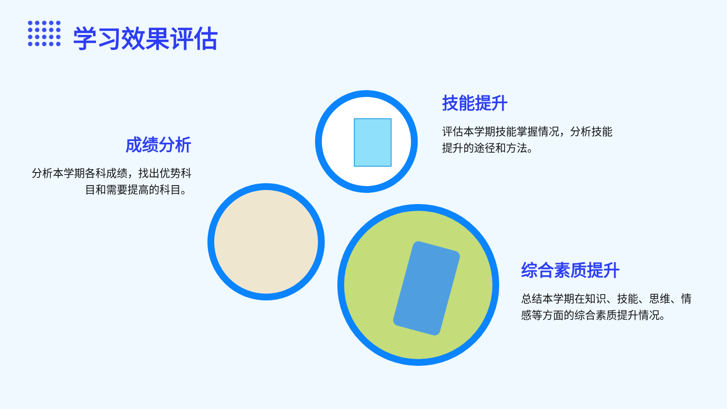学习效果评估
成绩分析
分析本学期各科成绩，找出优势科目和需要提高的科目。
技能提升
评估本学期技能掌握情况，分析技能提升的途径和方法。
综合素质提升
总结本学期在知识、技能、思维、情感等方面的综合素质提升情况。